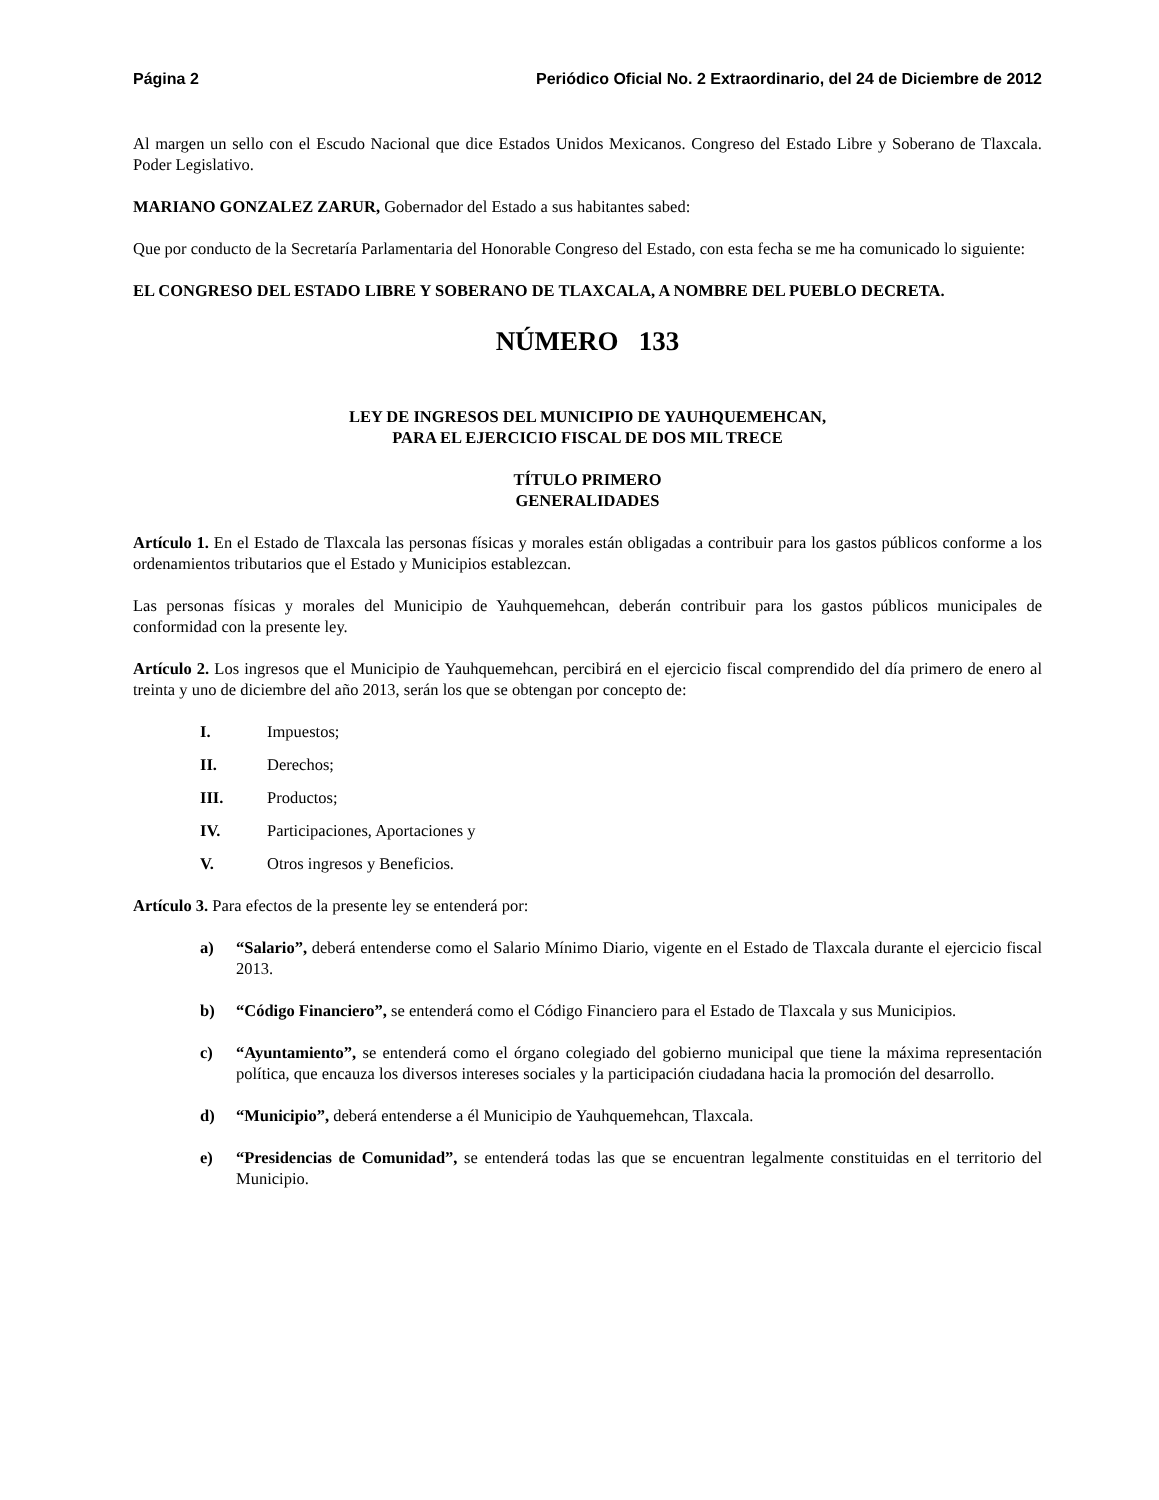Página 2 Periódico Oficial No. 2 Extraordinario, del 24 de Diciembre de 2012
Al margen un sello con el Escudo Nacional que dice Estados Unidos Mexicanos. Congreso del Estado Libre y Soberano de Tlaxcala. Poder Legislativo.
MARIANO GONZALEZ ZARUR, Gobernador del Estado a sus habitantes sabed:
Que por conducto de la Secretaría Parlamentaria del Honorable Congreso del Estado, con esta fecha se me ha comunicado lo siguiente:
EL CONGRESO DEL ESTADO LIBRE Y SOBERANO DE TLAXCALA, A NOMBRE DEL PUEBLO DECRETA.
NÚMERO 133
LEY DE INGRESOS DEL MUNICIPIO DE YAUHQUEMEHCAN,
PARA EL EJERCICIO FISCAL DE DOS MIL TRECE
TÍTULO PRIMERO
GENERALIDADES
Artículo 1. En el Estado de Tlaxcala las personas físicas y morales están obligadas a contribuir para los gastos públicos conforme a los ordenamientos tributarios que el Estado y Municipios establezcan.
Las personas físicas y morales del Municipio de Yauhquemehcan, deberán contribuir para los gastos públicos municipales de conformidad con la presente ley.
Artículo 2. Los ingresos que el Municipio de Yauhquemehcan, percibirá en el ejercicio fiscal comprendido del día primero de enero al treinta y uno de diciembre del año 2013, serán los que se obtengan por concepto de:
I. Impuestos;
II. Derechos;
III. Productos;
IV. Participaciones, Aportaciones y
V. Otros ingresos y Beneficios.
Artículo 3. Para efectos de la presente ley se entenderá por:
a) “Salario”, deberá entenderse como el Salario Mínimo Diario, vigente en el Estado de Tlaxcala durante el ejercicio fiscal 2013.
b) “Código Financiero”, se entenderá como el Código Financiero para el Estado de Tlaxcala y sus Municipios.
c) “Ayuntamiento”, se entenderá como el órgano colegiado del gobierno municipal que tiene la máxima representación política, que encauza los diversos intereses sociales y la participación ciudadana hacia la promoción del desarrollo.
d) “Municipio”, deberá entenderse a él Municipio de Yauhquemehcan, Tlaxcala.
e) “Presidencias de Comunidad”, se entenderá todas las que se encuentran legalmente constituidas en el territorio del Municipio.